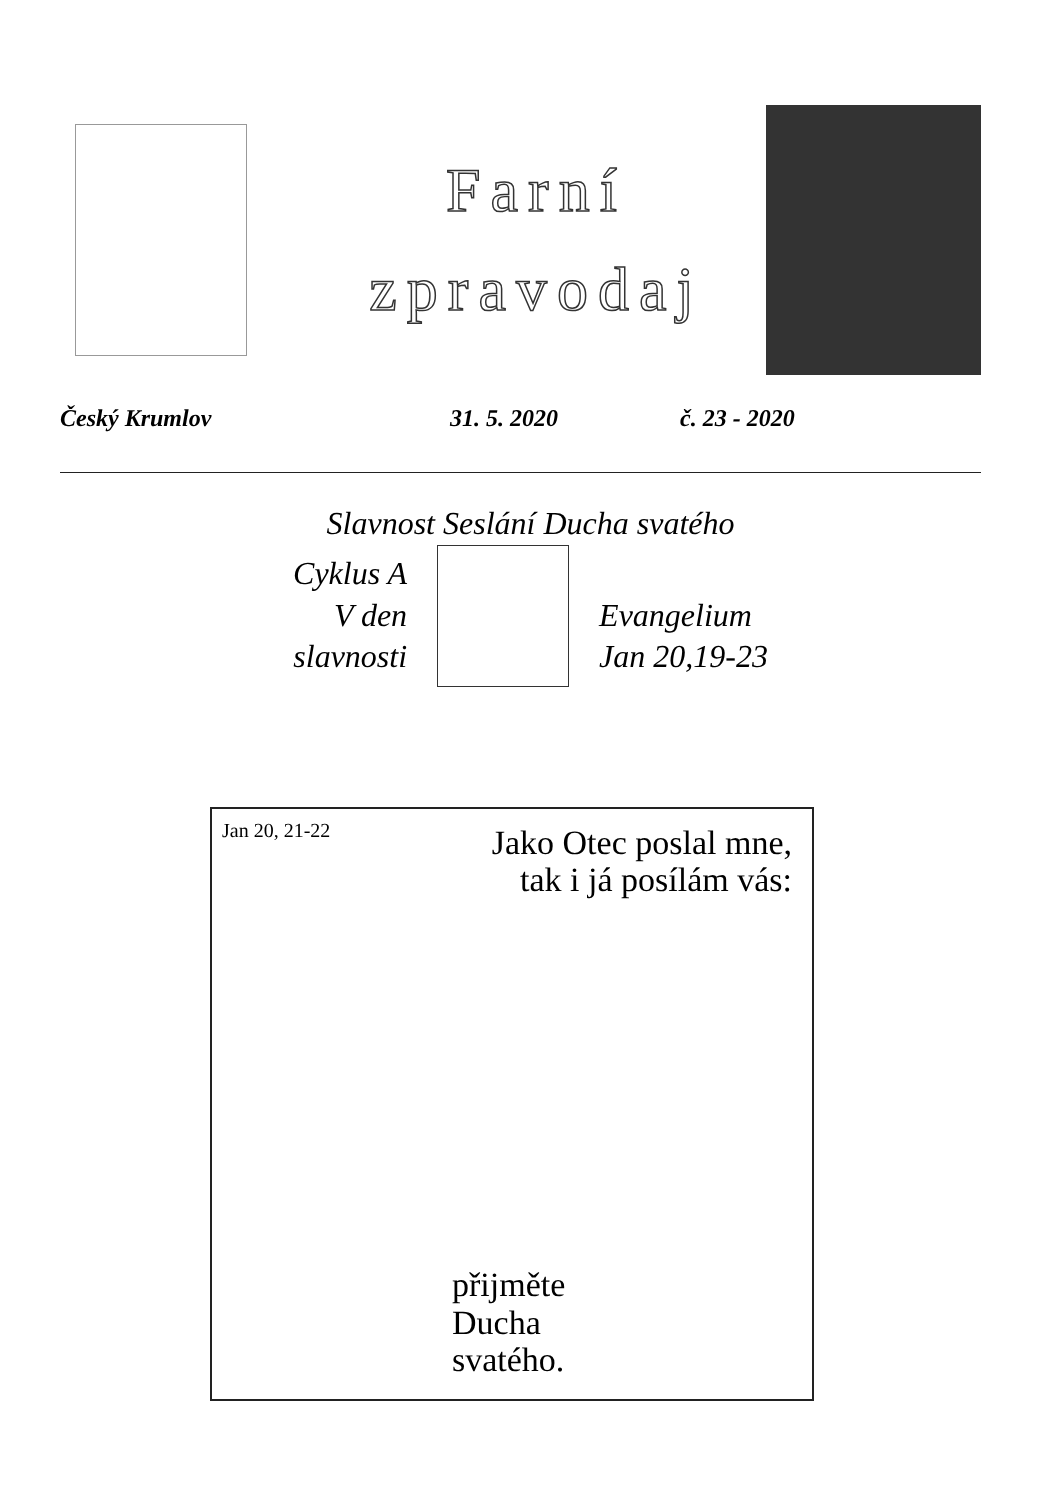Farní
zpravodaj
Český Krumlov 31. 5. 2020 č. 23 - 2020
Slavnost Seslání Ducha svatého
Cyklus A
V den
slavnosti
Evangelium
Jan 20,19-23
Jan 20, 21-22
Jako Otec poslal mne,
tak i já posílám vás:
přijměte
Ducha
svatého.